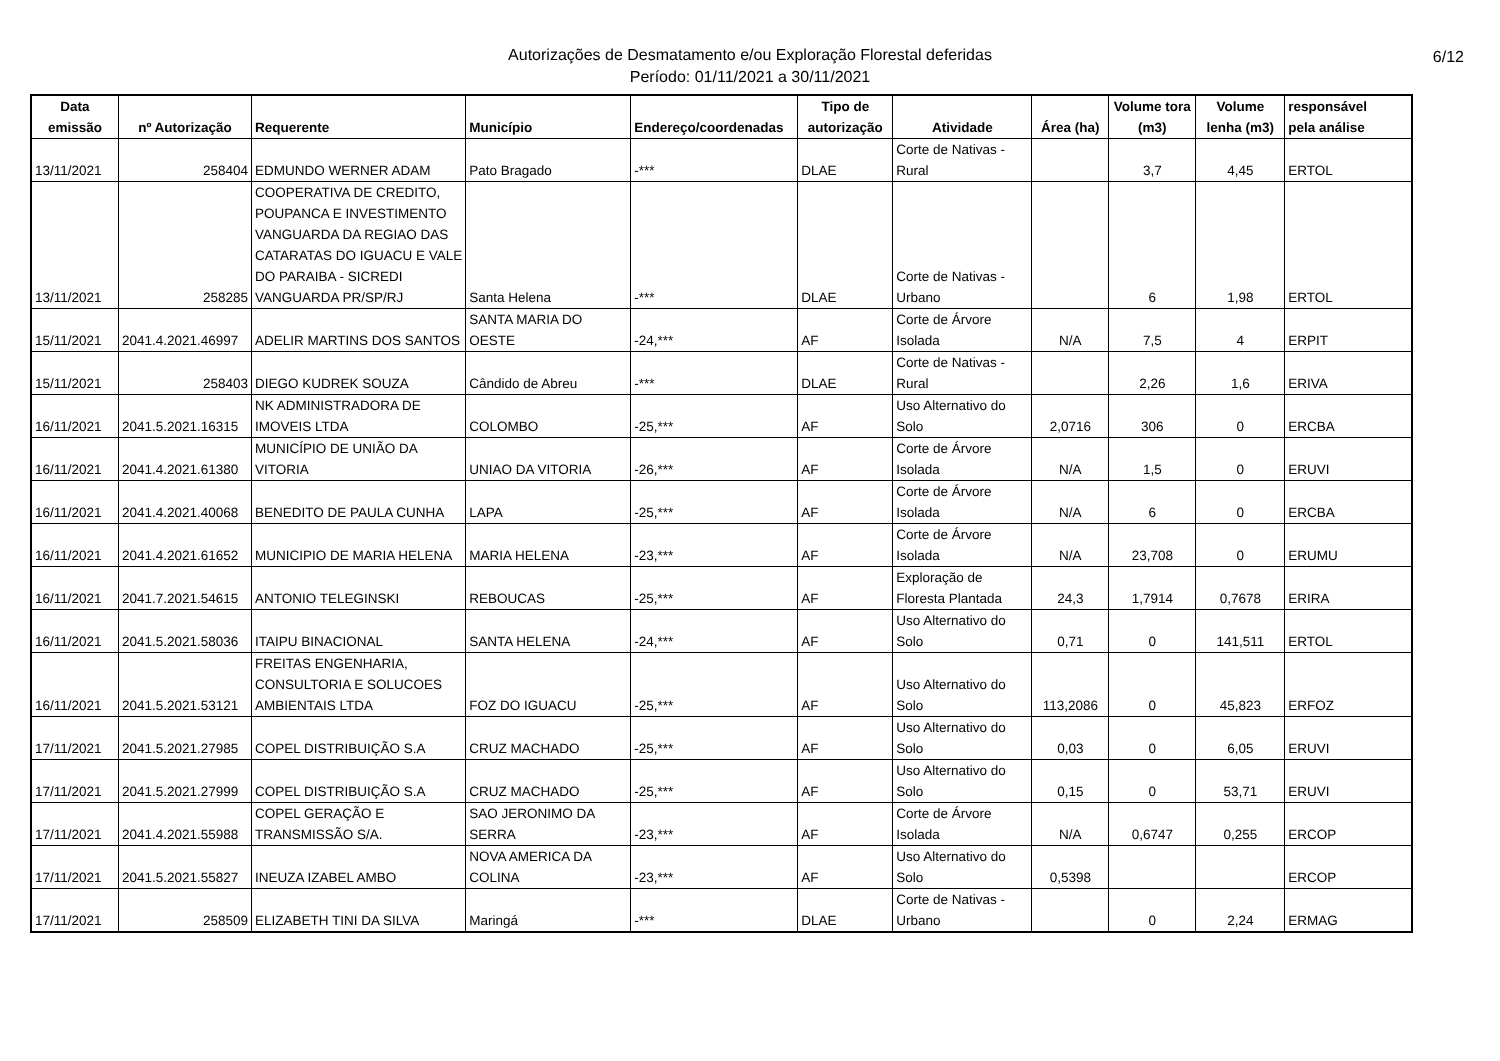Autorizações de Desmatamento e/ou Exploração Florestal deferidas
Período: 01/11/2021 a 30/11/2021
6/12
| Data emissão | nº Autorização | Requerente | Município | Endereço/coordenadas | Tipo de autorização | Atividade | Área (ha) | Volume tora (m3) | Volume lenha (m3) | responsável pela análise |
| --- | --- | --- | --- | --- | --- | --- | --- | --- | --- | --- |
| 13/11/2021 | 258404 | EDMUNDO WERNER ADAM | Pato Bragado | -*** | DLAE | Corte de Nativas - Rural | | 3,7 | 4,45 | ERTOL |
| 13/11/2021 | 258285 | COOPERATIVA DE CREDITO, POUPANCA E INVESTIMENTO VANGUARDA DA REGIAO DAS CATARATAS DO IGUACU E VALE DO PARAIBA - SICREDI VANGUARDA PR/SP/RJ | Santa Helena | -*** | DLAE | Corte de Nativas - Urbano | | 6 | 1,98 | ERTOL |
| 15/11/2021 | 2041.4.2021.46997 | ADELIR MARTINS DOS SANTOS | SANTA MARIA DO OESTE | -24,*** | AF | Corte de Árvore Isolada | N/A | 7,5 | 4 | ERPIT |
| 15/11/2021 | 258403 | DIEGO KUDREK SOUZA | Cândido de Abreu | -*** | DLAE | Corte de Nativas - Rural | | 2,26 | 1,6 | ERIVA |
| 16/11/2021 | 2041.5.2021.16315 | NK ADMINISTRADORA DE IMOVEIS LTDA | COLOMBO | -25,*** | AF | Uso Alternativo do Solo | 2,0716 | 306 | 0 | ERCBA |
| 16/11/2021 | 2041.4.2021.61380 | MUNICÍPIO DE UNIÃO DA VITORIA | UNIAO DA VITORIA | -26,*** | AF | Corte de Árvore Isolada | N/A | 1,5 | 0 | ERUVI |
| 16/11/2021 | 2041.4.2021.40068 | BENEDITO DE PAULA CUNHA | LAPA | -25,*** | AF | Corte de Árvore Isolada | N/A | 6 | 0 | ERCBA |
| 16/11/2021 | 2041.4.2021.61652 | MUNICIPIO DE MARIA HELENA | MARIA HELENA | -23,*** | AF | Corte de Árvore Isolada | N/A | 23,708 | 0 | ERUMU |
| 16/11/2021 | 2041.7.2021.54615 | ANTONIO TELEGINSKI | REBOUCAS | -25,*** | AF | Exploração de Floresta Plantada | 24,3 | 1,7914 | 0,7678 | ERIRA |
| 16/11/2021 | 2041.5.2021.58036 | ITAIPU BINACIONAL | SANTA HELENA | -24,*** | AF | Uso Alternativo do Solo | 0,71 | 0 | 141,511 | ERTOL |
| 16/11/2021 | 2041.5.2021.53121 | FREITAS ENGENHARIA, CONSULTORIA E SOLUCOES AMBIENTAIS LTDA | FOZ DO IGUACU | -25,*** | AF | Uso Alternativo do Solo | 113,2086 | 0 | 45,823 | ERFOZ |
| 17/11/2021 | 2041.5.2021.27985 | COPEL DISTRIBUIÇÃO S.A | CRUZ MACHADO | -25,*** | AF | Uso Alternativo do Solo | 0,03 | 0 | 6,05 | ERUVI |
| 17/11/2021 | 2041.5.2021.27999 | COPEL DISTRIBUIÇÃO S.A | CRUZ MACHADO | -25,*** | AF | Uso Alternativo do Solo | 0,15 | 0 | 53,71 | ERUVI |
| 17/11/2021 | 2041.4.2021.55988 | COPEL GERAÇÃO E TRANSMISSÃO S/A. | SAO JERONIMO DA SERRA | -23,*** | AF | Corte de Árvore Isolada | N/A | 0,6747 | 0,255 | ERCOP |
| 17/11/2021 | 2041.5.2021.55827 | INEUZA IZABEL AMBO | NOVA AMERICA DA COLINA | -23,*** | AF | Uso Alternativo do Solo | 0,5398 | | | ERCOP |
| 17/11/2021 | 258509 | ELIZABETH TINI DA SILVA | Maringá | -*** | DLAE | Corte de Nativas - Urbano | | 0 | 2,24 | ERMAG |